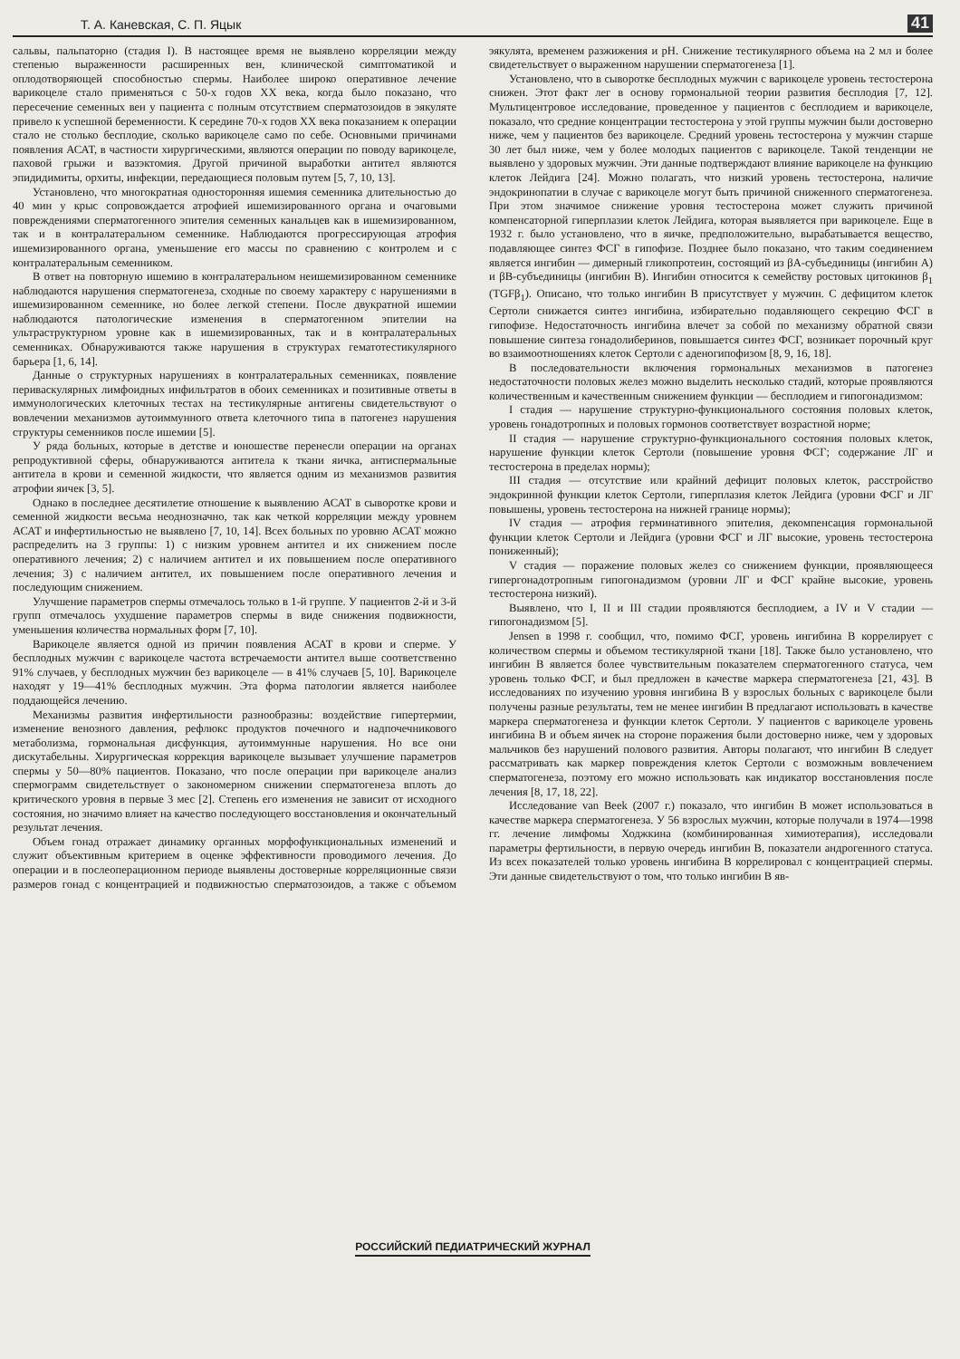Т. А. Каневская, С. П. Яцык 41
сальвы, пальпаторно (стадия I). В настоящее время не выявлено корреляции между степенью выраженности расширенных вен, клинической симптоматикой и оплодотворяющей способностью спермы. Наиболее широко оперативное лечение варикоцеле стало применяться с 50-х годов XX века, когда было показано, что пересечение семенных вен у пациента с полным отсутствием сперматозоидов в эякуляте привело к успешной беременности. К середине 70-х годов XX века показанием к операции стало не столько бесплодие, сколько варикоцеле само по себе. Основными причинами появления АСАТ, в частности хирургическими, являются операции по поводу варикоцеле, паховой грыжи и вазэктомия. Другой причиной выработки антител являются эпидидимиты, орхиты, инфекции, передающиеся половым путем [5, 7, 10, 13].
Установлено, что многократная односторонняя ишемия семенника длительностью до 40 мин у крыс сопровождается атрофией ишемизированного органа и очаговыми повреждениями сперматогенного эпителия семенных канальцев как в ишемизированном, так и в контралатеральном семеннике. Наблюдаются прогрессирующая атрофия ишемизированного органа, уменьшение его массы по сравнению с контролем и с контралатеральным семенником.
В ответ на повторную ишемию в контралатеральном неишемизированном семеннике наблюдаются нарушения сперматогенеза, сходные по своему характеру с нарушениями в ишемизированном семеннике, но более легкой степени. После двукратной ишемии наблюдаются патологические изменения в сперматогенном эпителии на ультраструктурном уровне как в ишемизированных, так и в контралатеральных семенниках. Обнаруживаются также нарушения в структурах гематотестикулярного барьера [1, 6, 14].
Данные о структурных нарушениях в контралатеральных семенниках, появление периваскулярных лимфоидных инфильтратов в обоих семенниках и позитивные ответы в иммунологических клеточных тестах на тестикулярные антигены свидетельствуют о вовлечении механизмов аутоиммунного ответа клеточного типа в патогенез нарушения структуры семенников после ишемии [5].
У ряда больных, которые в детстве и юношестве перенесли операции на органах репродуктивной сферы, обнаруживаются антитела к ткани яичка, антиспермальные антитела в крови и семенной жидкости, что является одним из механизмов развития атрофии яичек [3, 5].
Однако в последнее десятилетие отношение к выявлению АСАТ в сыворотке крови и семенной жидкости весьма неоднозначно, так как четкой корреляции между уровнем АСАТ и инфертильностью не выявлено [7, 10, 14]. Всех больных по уровню АСАТ можно распределить на 3 группы: 1) с низким уровнем антител и их снижением после оперативного лечения; 2) с наличием антител и их повышением после оперативного лечения; 3) с наличием антител, их повышением после оперативного лечения и последующим снижением.
Улучшение параметров спермы отмечалось только в 1-й группе. У пациентов 2-й и 3-й групп отмечалось ухудшение параметров спермы в виде снижения подвижности, уменьшения количества нормальных форм [7, 10].
Варикоцеле является одной из причин появления АСАТ в крови и сперме. У бесплодных мужчин с варикоцеле частота встречаемости антител выше соответственно 91% случаев, у бесплодных мужчин без варикоцеле — в 41% случаев [5, 10]. Варикоцеле находят у 19—41% бесплодных мужчин. Эта форма патологии является наиболее поддающейся лечению.
Механизмы развития инфертильности разнообразны: воздействие гипертермии, изменение венозного давления, рефлюкс продуктов почечного и надпочечникового метаболизма, гормональная дисфункция, аутоиммунные нарушения. Но все они дискутабельны. Хирургическая коррекция варикоцеле вызывает улучшение параметров спермы у 50—80% пациентов. Показано, что после операции при варикоцеле анализ спермограмм свидетельствует о закономерном снижении сперматогенеза вплоть до критического уровня в первые 3 мес [2]. Степень его изменения не зависит от исходного состояния, но значимо влияет на качество последующего восстановления и окончательный результат лечения.
Объем гонад отражает динамику органных морфофункциональных изменений и служит объективным критерием в оценке эффективности проводимого лечения. До операции и в послеоперационном периоде выявлены достоверные корреляционные связи размеров гонад с концентрацией и подвижностью сперматозоидов, а также с объемом эякулята, временем разжижения и pH. Снижение тестикулярного объема на 2 мл и более свидетельствует о выраженном нарушении сперматогенеза [1].
Установлено, что в сыворотке бесплодных мужчин с варикоцеле уровень тестостерона снижен. Этот факт лег в основу гормональной теории развития бесплодия [7, 12]. Мультицентровое исследование, проведенное у пациентов с бесплодием и варикоцеле, показало, что средние концентрации тестостерона у этой группы мужчин были достоверно ниже, чем у пациентов без варикоцеле. Средний уровень тестостерона у мужчин старше 30 лет был ниже, чем у более молодых пациентов с варикоцеле. Такой тенденции не выявлено у здоровых мужчин. Эти данные подтверждают влияние варикоцеле на функцию клеток Лейдига [24]. Можно полагать, что низкий уровень тестостерона, наличие эндокринопатии в случае с варикоцеле могут быть причиной сниженного сперматогенеза. При этом значимое снижение уровня тестостерона может служить причиной компенсаторной гиперплазии клеток Лейдига, которая выявляется при варикоцеле. Еще в 1932 г. было установлено, что в яичке, предположительно, вырабатывается вещество, подавляющее синтез ФСГ в гипофизе. Позднее было показано, что таким соединением является ингибин — димерный гликопротеин, состоящий из βA-субъединицы (ингибин А) и βB-субъединицы (ингибин В). Ингибин относится к семейству ростовых цитокинов β<sub>1</sub> (TGFβ<sub>1</sub>). Описано, что только ингибин В присутствует у мужчин. С дефицитом клеток Сертоли снижается синтез ингибина, избирательно подавляющего секрецию ФСГ в гипофизе. Недостаточность ингибина влечет за собой по механизму обратной связи повышение синтеза гонадолиберинов, повышается синтез ФСГ, возникает порочный круг во взаимоотношениях клеток Сертоли с аденогипофизом [8, 9, 16, 18].
В последовательности включения гормональных механизмов в патогенез недостаточности половых желез можно выделить несколько стадий, которые проявляются количественным и качественным снижением функции — бесплодием и гипогонадизмом:
I стадия — нарушение структурно-функционального состояния половых клеток, уровень гонадотропных и половых гормонов соответствует возрастной норме;
II стадия — нарушение структурно-функционального состояния половых клеток, нарушение функции клеток Сертоли (повышение уровня ФСГ; содержание ЛГ и тестостерона в пределах нормы);
III стадия — отсутствие или крайний дефицит половых клеток, расстройство эндокринной функции клеток Сертоли, гиперплазия клеток Лейдига (уровни ФСГ и ЛГ повышены, уровень тестостерона на нижней границе нормы);
IV стадия — атрофия герминативного эпителия, декомпенсация гормональной функции клеток Сертоли и Лейдига (уровни ФСГ и ЛГ высокие, уровень тестостерона пониженный);
V стадия — поражение половых желез со снижением функции, проявляющееся гипергонадотропным гипогонадизмом (уровни ЛГ и ФСГ крайне высокие, уровень тестостерона низкий).
Выявлено, что I, II и III стадии проявляются бесплодием, а IV и V стадии — гипогонадизмом [5].
Jensen в 1998 г. сообщил, что, помимо ФСГ, уровень ингибина В коррелирует с количеством спермы и объемом тестикулярной ткани [18]. Также было установлено, что ингибин В является более чувствительным показателем сперматогенного статуса, чем уровень только ФСГ, и был предложен в качестве маркера сперматогенеза [21, 43]. В исследованиях по изучению уровня ингибина В у взрослых больных с варикоцеле были получены разные результаты, тем не менее ингибин В предлагают использовать в качестве маркера сперматогенеза и функции клеток Сертоли. У пациентов с варикоцеле уровень ингибина В и объем яичек на стороне поражения были достоверно ниже, чем у здоровых мальчиков без нарушений полового развития. Авторы полагают, что ингибин В следует рассматривать как маркер повреждения клеток Сертоли с возможным вовлечением сперматогенеза, поэтому его можно использовать как индикатор восстановления после лечения [8, 17, 18, 22].
Исследование van Beek (2007 г.) показало, что ингибин В может использоваться в качестве маркера сперматогенеза. У 56 взрослых мужчин, которые получали в 1974—1998 гг. лечение лимфомы Ходжкина (комбинированная химиотерапия), исследовали параметры фертильности, в первую очередь ингибин В, показатели андрогенного статуса. Из всех показателей только уровень ингибина В коррелировал с концентрацией спермы. Эти данные свидетельствуют о том, что только ингибин В яв-
РОССИЙСКИЙ ПЕДИАТРИЧЕСКИЙ ЖУРНАЛ